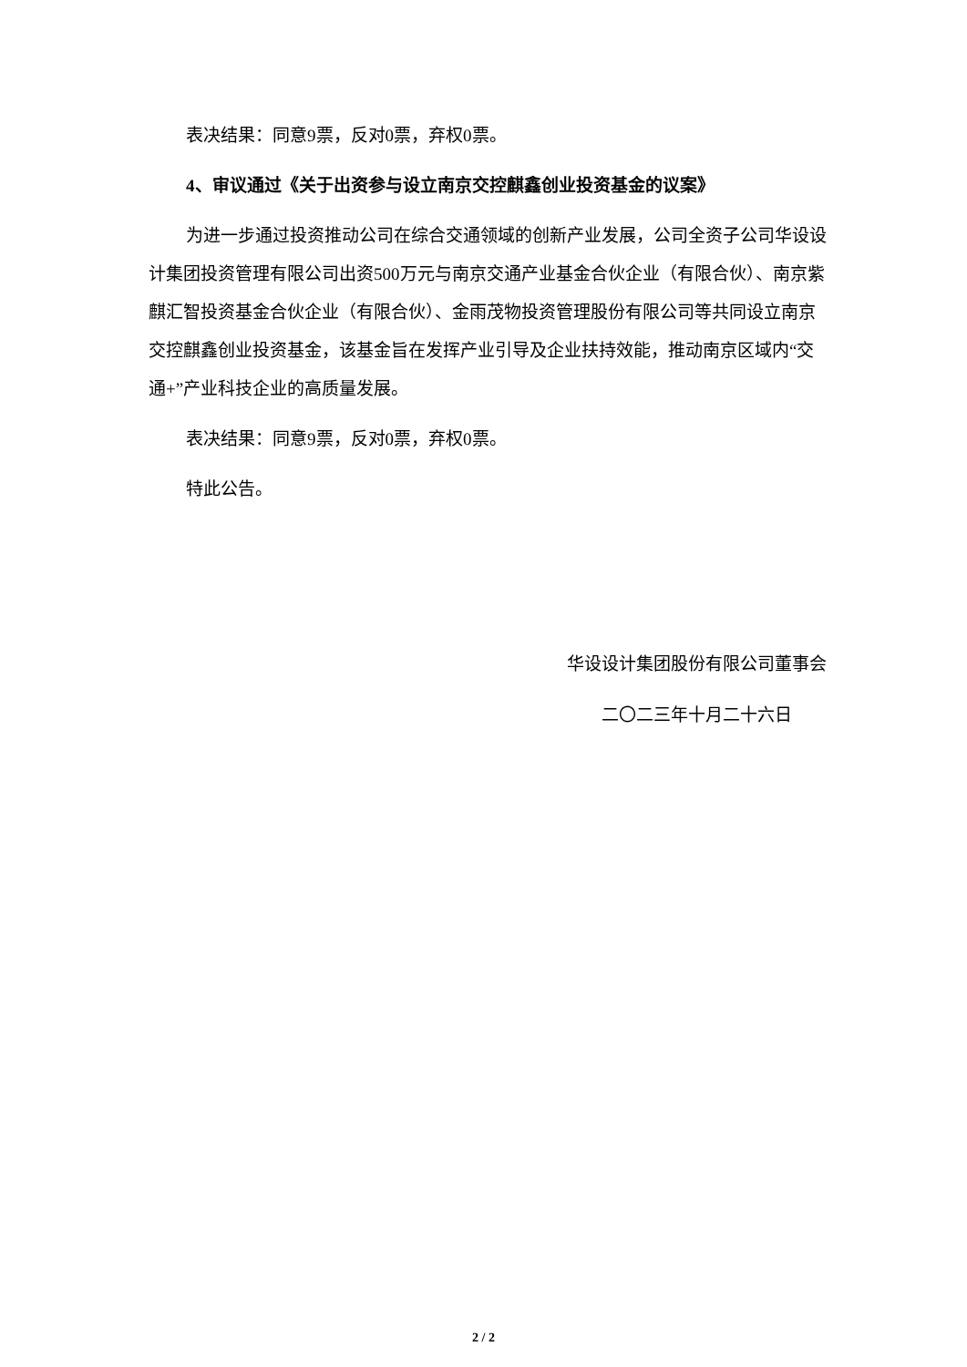表决结果：同意9票，反对0票，弃权0票。
4、审议通过《关于出资参与设立南京交控麒鑫创业投资基金的议案》
为进一步通过投资推动公司在综合交通领域的创新产业发展，公司全资子公司华设设计集团投资管理有限公司出资500万元与南京交通产业基金合伙企业（有限合伙）、南京紫麒汇智投资基金合伙企业（有限合伙）、金雨茂物投资管理股份有限公司等共同设立南京交控麒鑫创业投资基金，该基金旨在发挥产业引导及企业扶持效能，推动南京区域内“交通+”产业科技企业的高质量发展。
表决结果：同意9票，反对0票，弃权0票。
特此公告。
华设设计集团股份有限公司董事会
二〇二三年十月二十六日
2 / 2